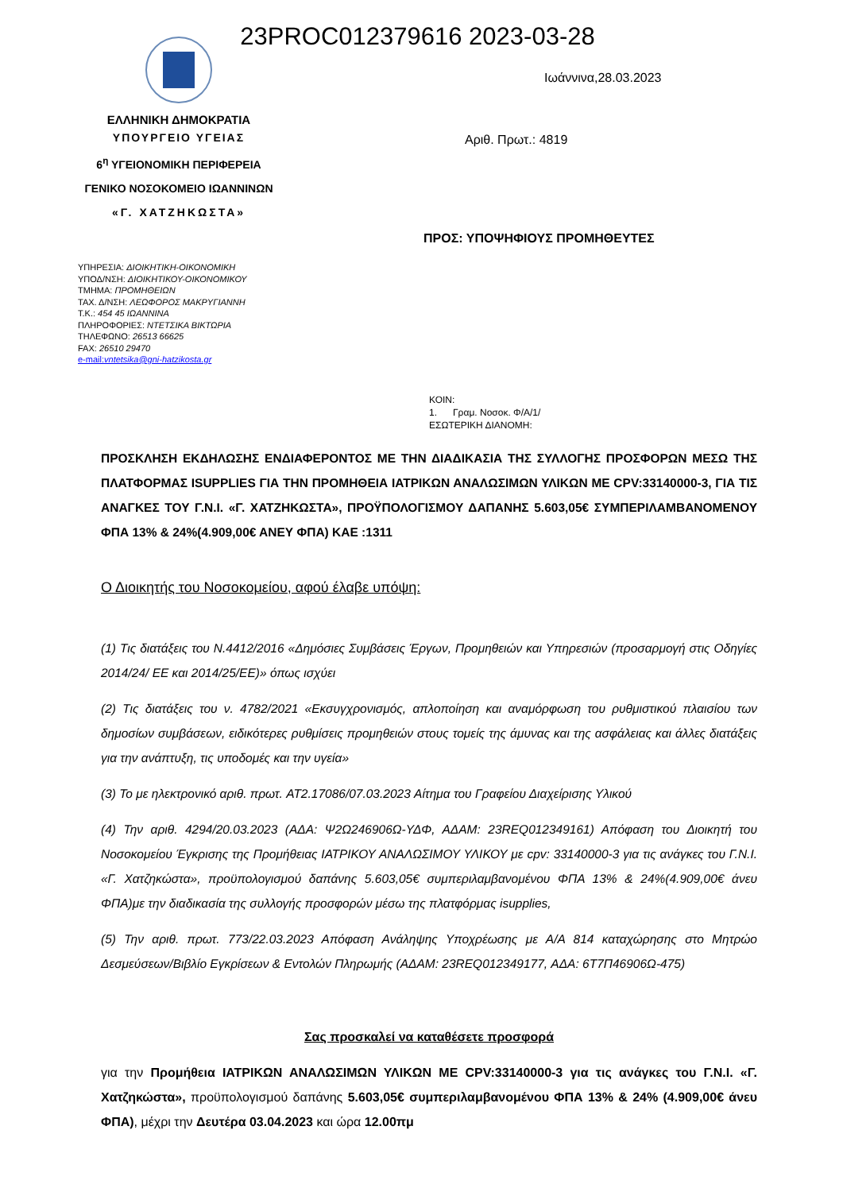23PROC012379616 2023-03-28
ΕΛΛΗΝΙΚΗ ΔΗΜΟΚΡΑΤΙΑ
ΥΠΟΥΡΓΕΙΟ ΥΓΕΙΑΣ
6<sup>η</sup> ΥΓΕΙΟΝΟΜΙΚΗ ΠΕΡΙΦΕΡΕΙΑ
ΓΕΝΙΚΟ ΝΟΣΟΚΟΜΕΙΟ ΙΩΑΝΝΙΝΩΝ
«Γ. ΧΑΤΖΗΚΩΣΤΑ»
Ιωάννινα,28.03.2023
Αριθ. Πρωτ.: 4819
ΠΡΟΣ: ΥΠΟΨΗΦΙΟΥΣ ΠΡΟΜΗΘΕΥΤΕΣ
ΥΠΗΡΕΣΙΑ: ΔΙΟΙΚΗΤΙΚΗ-ΟΙΚΟΝΟΜΙΚΗ
ΥΠΟΔ/ΝΣΗ: ΔΙΟΙΚΗΤΙΚΟΥ-ΟΙΚΟΝΟΜΙΚΟΥ
ΤΜΗΜΑ: ΠΡΟΜΗΘΕΙΩΝ
ΤΑΧ. Δ/ΝΣΗ: ΛΕΩΦΟΡΟΣ ΜΑΚΡΥΓΙΑΝΝΗ
Τ.Κ.: 454 45 ΙΩΑΝΝΙΝΑ
ΠΛΗΡΟΦΟΡΙΕΣ: ΝΤΕΤΣΙΚΑ ΒΙΚΤΩΡΙΑ
ΤΗΛΕΦΩΝΟ: 26513 66625
FAX: 26510 29470
e-mail:vntetsika@gni-hatzikosta.gr
ΚΟΙΝ:
1. Γραμ. Νοσοκ. Φ/Α/1/
ΕΣΩΤΕΡΙΚΗ ΔΙΑΝΟΜΗ:
ΠΡΟΣΚΛΗΣΗ ΕΚΔΗΛΩΣΗΣ ΕΝΔΙΑΦΕΡΟΝΤΟΣ ΜΕ ΤΗΝ ΔΙΑΔΙΚΑΣΙΑ ΤΗΣ ΣΥΛΛΟΓΗΣ ΠΡΟΣΦΟΡΩΝ ΜΕΣΩ ΤΗΣ ΠΛΑΤΦΟΡΜΑΣ ISUPPLIES ΓΙΑ ΤΗΝ ΠΡΟΜΗΘΕΙΑ ΙΑΤΡΙΚΩΝ ΑΝΑΛΩΣΙΜΩΝ ΥΛΙΚΩΝ ΜΕ CPV:33140000-3, ΓΙΑ ΤΙΣ ΑΝΑΓΚΕΣ ΤΟΥ Γ.Ν.Ι. «Γ. ΧΑΤΖΗΚΩΣΤΑ», ΠΡΟΫΠΟΛΟΓΙΣΜΟΥ ΔΑΠΑΝΗΣ 5.603,05€ ΣΥΜΠΕΡΙΛΑΜΒΑΝΟΜΕΝΟΥ ΦΠΑ 13% & 24%(4.909,00€ ΑΝΕΥ ΦΠΑ) ΚΑΕ :1311
Ο Διοικητής του Νοσοκομείου, αφού έλαβε υπόψη:
(1) Τις διατάξεις του Ν.4412/2016 «Δημόσιες Συμβάσεις Έργων, Προμηθειών και Υπηρεσιών (προσαρμογή στις Οδηγίες 2014/24/ ΕΕ και 2014/25/ΕΕ)» όπως ισχύει
(2) Τις διατάξεις του ν. 4782/2021 «Εκσυγχρονισμός, απλοποίηση και αναμόρφωση του ρυθμιστικού πλαισίου των δημοσίων συμβάσεων, ειδικότερες ρυθμίσεις προμηθειών στους τομείς της άμυνας και της ασφάλειας και άλλες διατάξεις για την ανάπτυξη, τις υποδομές και την υγεία»
(3) Το με ηλεκτρονικό αριθ. πρωτ. AT2.17086/07.03.2023 Αίτημα του Γραφείου Διαχείρισης Υλικού
(4) Την αριθ. 4294/20.03.2023 (ΑΔΑ: Ψ2Ω246906Ω-ΥΔΦ, ΑΔΑΜ: 23REQ012349161) Απόφαση του Διοικητή του Νοσοκομείου Έγκρισης της Προμήθειας ΙΑΤΡΙΚΟΥ ΑΝΑΛΩΣΙΜΟΥ ΥΛΙΚΟΥ με cpv: 33140000-3 για τις ανάγκες του Γ.Ν.Ι. «Γ. Χατζηκώστα», προϋπολογισμού δαπάνης 5.603,05€ συμπεριλαμβανομένου ΦΠΑ 13% & 24%(4.909,00€ άνευ ΦΠΑ)με την διαδικασία της συλλογής προσφορών μέσω της πλατφόρμας isupplies,
(5) Την αριθ. πρωτ. 773/22.03.2023 Απόφαση Ανάληψης Υποχρέωσης με Α/Α 814 καταχώρησης στο Μητρώο Δεσμεύσεων/Βιβλίο Εγκρίσεων & Εντολών Πληρωμής (ΑΔΑΜ: 23REQ012349177, ΑΔΑ: 6Τ7Π46906Ω-475)
Σας προσκαλεί να καταθέσετε προσφορά
για την Προμήθεια ΙΑΤΡΙΚΩΝ ΑΝΑΛΩΣΙΜΩΝ ΥΛΙΚΩΝ ΜΕ CPV:33140000-3 για τις ανάγκες του Γ.Ν.Ι. «Γ. Χατζηκώστα», προϋπολογισμού δαπάνης 5.603,05€ συμπεριλαμβανομένου ΦΠΑ 13% & 24% (4.909,00€ άνευ ΦΠΑ), μέχρι την Δευτέρα 03.04.2023 και ώρα 12.00πμ